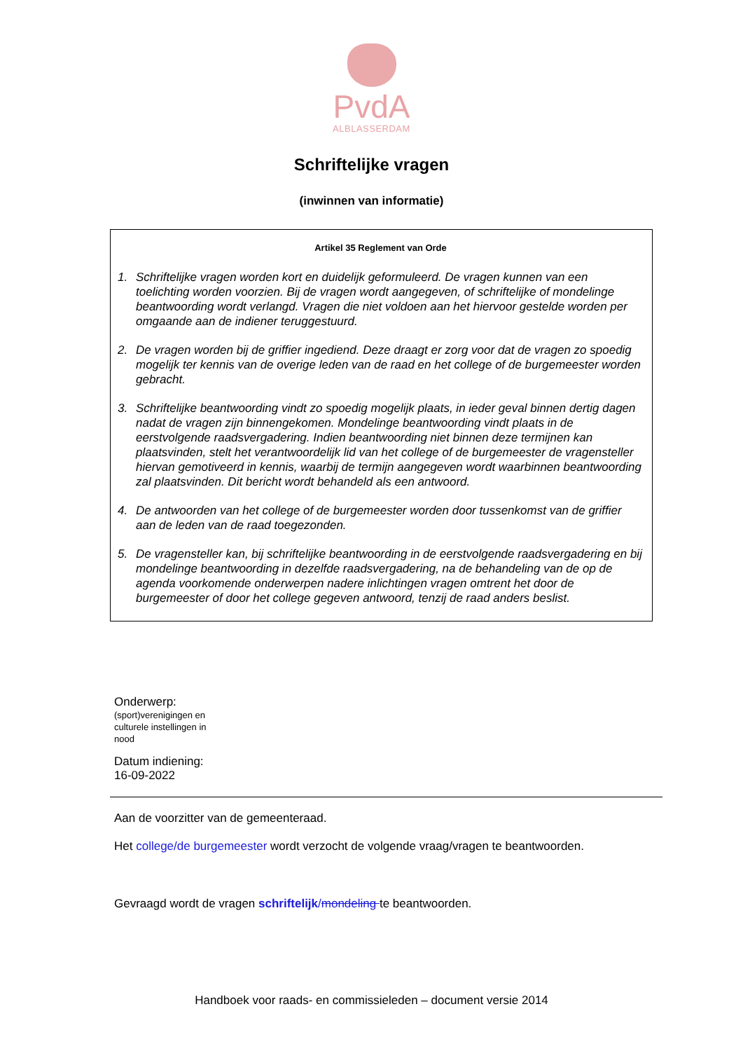PvdA
ALBLASSERDAM
Schriftelijke vragen
(inwinnen van informatie)
Artikel 35 Reglement van Orde
1. Schriftelijke vragen worden kort en duidelijk geformuleerd. De vragen kunnen van een toelichting worden voorzien. Bij de vragen wordt aangegeven, of schriftelijke of mondelinge beantwoording wordt verlangd. Vragen die niet voldoen aan het hiervoor gestelde worden per omgaande aan de indiener teruggestuurd.
2. De vragen worden bij de griffier ingediend. Deze draagt er zorg voor dat de vragen zo spoedig mogelijk ter kennis van de overige leden van de raad en het college of de burgemeester worden gebracht.
3. Schriftelijke beantwoording vindt zo spoedig mogelijk plaats, in ieder geval binnen dertig dagen nadat de vragen zijn binnengekomen. Mondelinge beantwoording vindt plaats in de eerstvolgende raadsvergadering. Indien beantwoording niet binnen deze termijnen kan plaatsvinden, stelt het verantwoordelijk lid van het college of de burgemeester de vragensteller hiervan gemotiveerd in kennis, waarbij de termijn aangegeven wordt waarbinnen beantwoording zal plaatsvinden. Dit bericht wordt behandeld als een antwoord.
4. De antwoorden van het college of de burgemeester worden door tussenkomst van de griffier aan de leden van de raad toegezonden.
5. De vragensteller kan, bij schriftelijke beantwoording in de eerstvolgende raadsvergadering en bij mondelinge beantwoording in dezelfde raadsvergadering, na de behandeling van de op de agenda voorkomende onderwerpen nadere inlichtingen vragen omtrent het door de burgemeester of door het college gegeven antwoord, tenzij de raad anders beslist.
Onderwerp:
(sport)verenigingen en culturele instellingen in nood
Datum indiening:
16-09-2022
Aan de voorzitter van de gemeenteraad.
Het college/de burgemeester wordt verzocht de volgende vraag/vragen te beantwoorden.
Gevraagd wordt de vragen schriftelijk/mondeling te beantwoorden.
Handboek voor raads- en commissieleden – document versie 2014